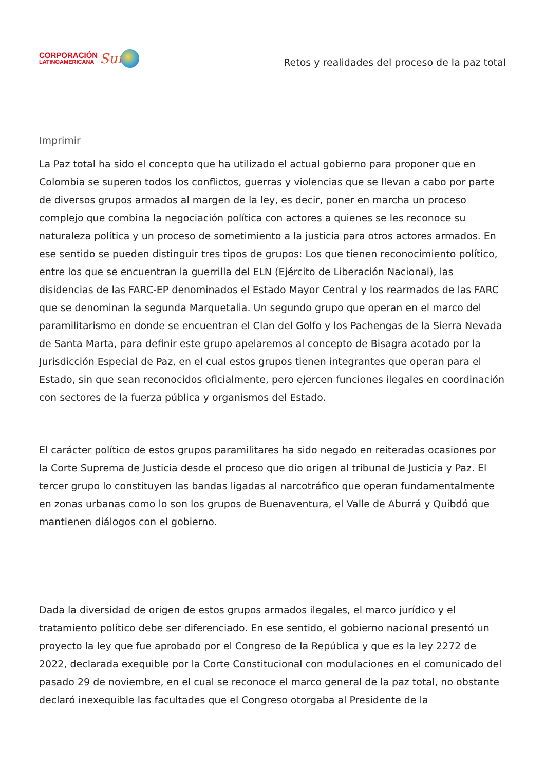CORPORACIÓN
LATINOAMERICANA
Sur
Retos y realidades del proceso de la paz total
Imprimir
La Paz total ha sido el concepto que ha utilizado el actual gobierno para proponer que en Colombia se superen todos los conflictos, guerras y violencias que se llevan a cabo por parte de diversos grupos armados al margen de la ley, es decir, poner en marcha un proceso complejo que combina la negociación política con actores a quienes se les reconoce su naturaleza política y un proceso de sometimiento a la justicia para otros actores armados. En ese sentido se pueden distinguir tres tipos de grupos: Los que tienen reconocimiento político, entre los que se encuentran la guerrilla del ELN (Ejército de Liberación Nacional), las disidencias de las FARC-EP denominados el Estado Mayor Central y los rearmados de las FARC que se denominan la segunda Marquetalia. Un segundo grupo que operan en el marco del paramilitarismo en donde se encuentran el Clan del Golfo y los Pachengas de la Sierra Nevada de Santa Marta, para definir este grupo apelaremos al concepto de Bisagra acotado por la Jurisdicción Especial de Paz, en el cual estos grupos tienen integrantes que operan para el Estado, sin que sean reconocidos oficialmente, pero ejercen funciones ilegales en coordinación con sectores de la fuerza pública y organismos del Estado.
El carácter político de estos grupos paramilitares ha sido negado en reiteradas ocasiones por la Corte Suprema de Justicia desde el proceso que dio origen al tribunal de Justicia y Paz. El tercer grupo lo constituyen las bandas ligadas al narcotráfico que operan fundamentalmente en zonas urbanas como lo son los grupos de Buenaventura, el Valle de Aburrá y Quibdó que mantienen diálogos con el gobierno.
Dada la diversidad de origen de estos grupos armados ilegales, el marco jurídico y el tratamiento político debe ser diferenciado. En ese sentido, el gobierno nacional presentó un proyecto la ley que fue aprobado por el Congreso de la República y que es la ley 2272 de 2022, declarada exequible por la Corte Constitucional con modulaciones en el comunicado del pasado 29 de noviembre, en el cual se reconoce el marco general de la paz total, no obstante declaró inexequible las facultades que el Congreso otorgaba al Presidente de la